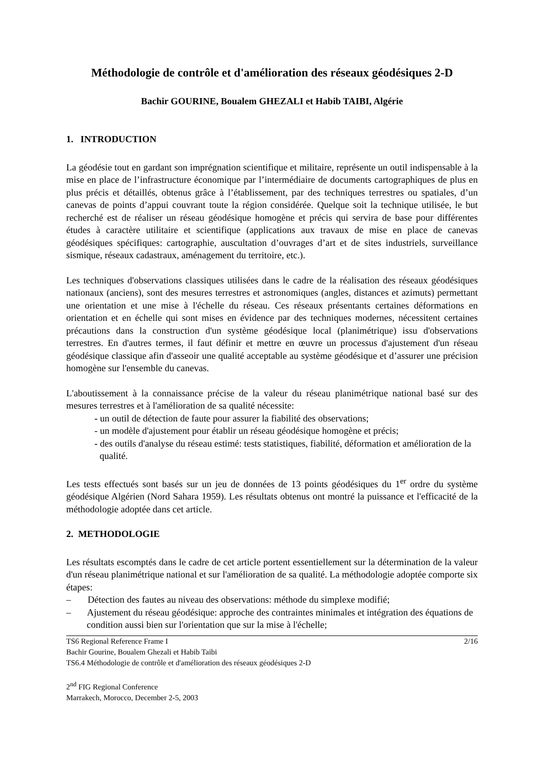Méthodologie de contrôle et d'amélioration des réseaux géodésiques 2-D
Bachir GOURINE, Boualem GHEZALI et Habib TAIBI, Algérie
1. INTRODUCTION
La géodésie tout en gardant son imprégnation scientifique et militaire, représente un outil indispensable à la mise en place de l’infrastructure économique par l’intermédiaire de documents cartographiques de plus en plus précis et détaillés, obtenus grâce à l’établissement, par des techniques terrestres ou spatiales, d’un canevas de points d’appui couvrant toute la région considérée. Quelque soit la technique utilisée, le but recherché est de réaliser un réseau géodésique homogène et précis qui servira de base pour différentes études à caractère utilitaire et scientifique (applications aux travaux de mise en place de canevas géodésiques spécifiques: cartographie, auscultation d’ouvrages d’art et de sites industriels, surveillance sismique, réseaux cadastraux, aménagement du territoire, etc.).
Les techniques d'observations classiques utilisées dans le cadre de la réalisation des réseaux géodésiques nationaux (anciens), sont des mesures terrestres et astronomiques (angles, distances et azimuts) permettant une orientation et une mise à l'échelle du réseau. Ces réseaux présentants certaines déformations en orientation et en échelle qui sont mises en évidence par des techniques modernes, nécessitent certaines précautions dans la construction d'un système géodésique local (planimétrique) issu d'observations terrestres. En d'autres termes, il faut définir et mettre en œuvre un processus d'ajustement d'un réseau géodésique classique afin d'asseoir une qualité acceptable au système géodésique et d’assurer une précision homogène sur l'ensemble du canevas.
L'aboutissement à la connaissance précise de la valeur du réseau planimétrique national basé sur des mesures terrestres et à l'amélioration de sa qualité nécessite:
- un outil de détection de faute pour assurer la fiabilité des observations;
- un modèle d'ajustement pour établir un réseau géodésique homogène et précis;
- des outils d'analyse du réseau estimé: tests statistiques, fiabilité, déformation et amélioration de la qualité.
Les tests effectués sont basés sur un jeu de données de 13 points géodésiques du 1<sup>er</sup> ordre du système géodésique Algérien (Nord Sahara 1959). Les résultats obtenus ont montré la puissance et l'efficacité de la méthodologie adoptée dans cet article.
2. METHODOLOGIE
Les résultats escomptés dans le cadre de cet article portent essentiellement sur la détermination de la valeur d'un réseau planimétrique national et sur l'amélioration de sa qualité. La méthodologie adoptée comporte six étapes:
– Détection des fautes au niveau des observations: méthode du simplexe modifié;
– Ajustement du réseau géodésique: approche des contraintes minimales et intégration des équations de condition aussi bien sur l'orientation que sur la mise à l'échelle;
TS6 Regional Reference Frame I 2/16
Bachir Gourine, Boualem Ghezali et Habib Taibi
TS6.4 Méthodologie de contrôle et d'amélioration des réseaux géodésiques 2-D
2<sup>nd</sup> FIG Regional Conference
Marrakech, Morocco, December 2-5, 2003